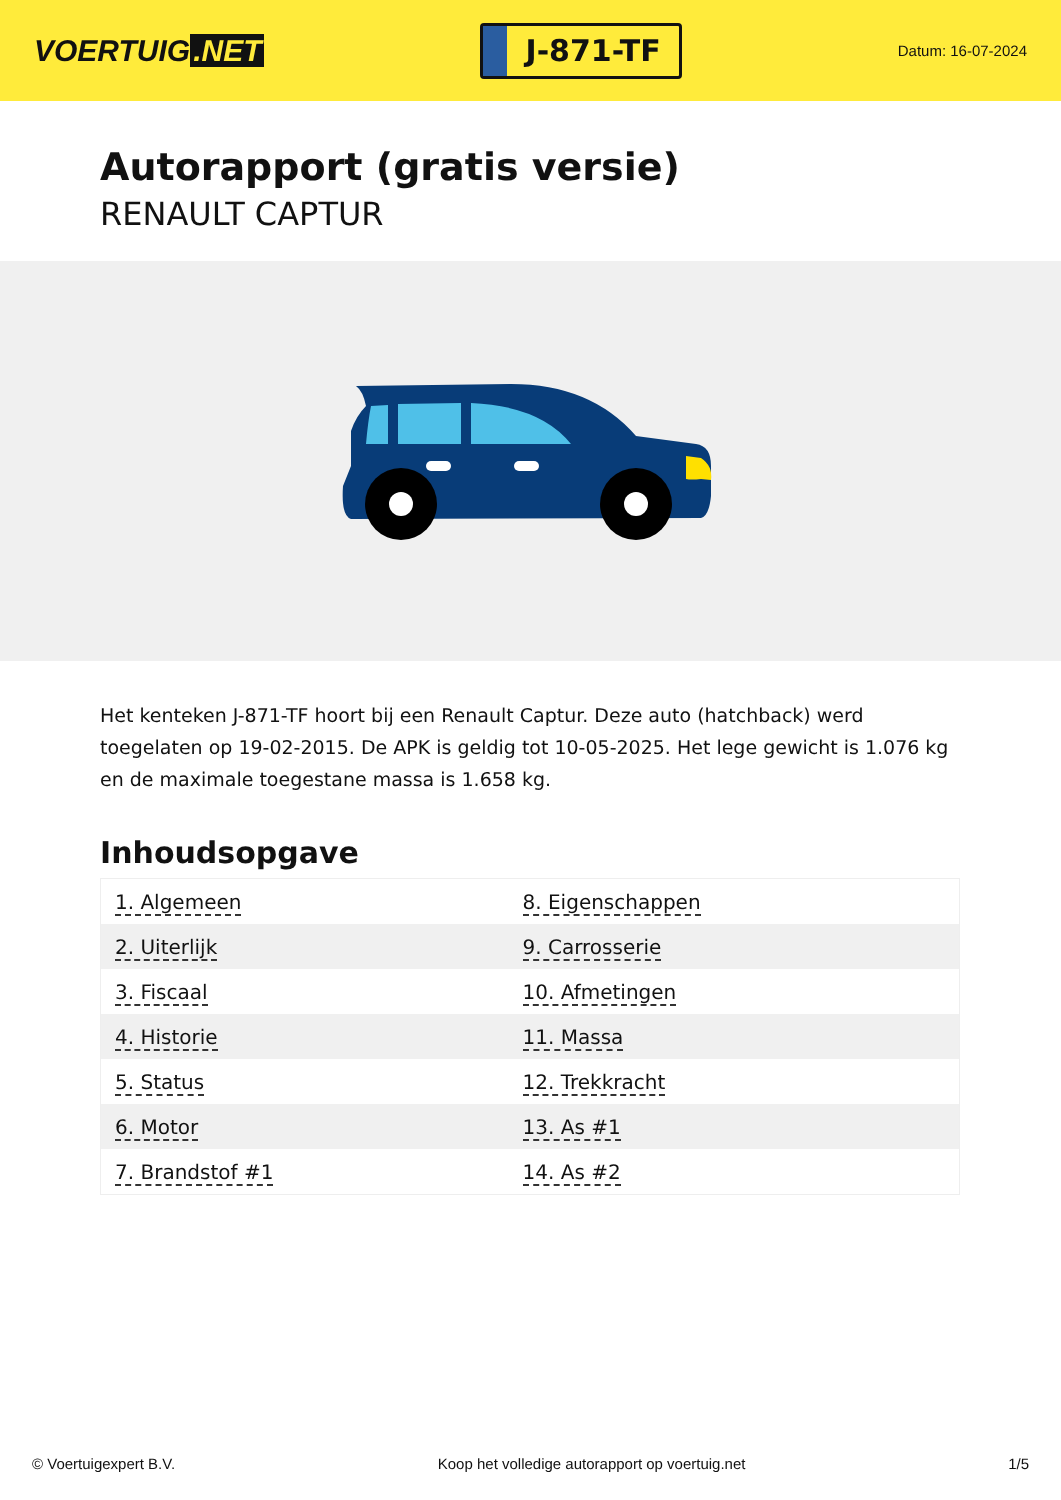VOERTUIG.NET
J-871-TF
Datum: 16-07-2024
Autorapport (gratis versie)
RENAULT CAPTUR
Het kenteken J-871-TF hoort bij een Renault Captur. Deze auto (hatchback) werd toegelaten op 19-02-2015. De APK is geldig tot 10-05-2025. Het lege gewicht is 1.076 kg en de maximale toegestane massa is 1.658 kg.
Inhoudsopgave
| 1. Algemeen | 8. Eigenschappen |
| 2. Uiterlijk | 9. Carrosserie |
| 3. Fiscaal | 10. Afmetingen |
| 4. Historie | 11. Massa |
| 5. Status | 12. Trekkracht |
| 6. Motor | 13. As #1 |
| 7. Brandstof #1 | 14. As #2 |
© Voertuigexpert B.V. Koop het volledige autorapport op voertuig.net
1/5